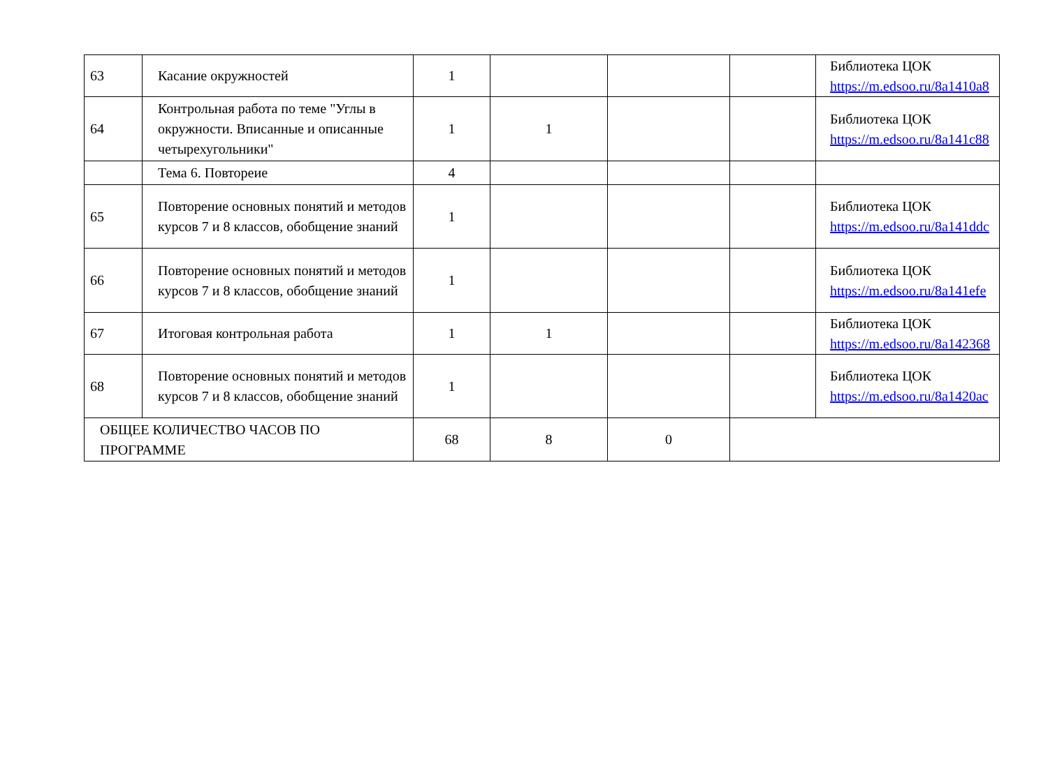| 63 | Касание окружностей | 1 | | | | Библиотека ЦОК https://m.edsoo.ru/8a1410a8 |
| 64 | Контрольная работа по теме "Углы в окружности. Вписанные и описанные четырехугольники" | 1 | 1 | | | Библиотека ЦОК https://m.edsoo.ru/8a141c88 |
| | Тема 6. Повтореие | 4 | | | | |
| 65 | Повторение основных понятий и методов курсов 7 и 8 классов, обобщение знаний | 1 | | | | Библиотека ЦОК https://m.edsoo.ru/8a141ddc |
| 66 | Повторение основных понятий и методов курсов 7 и 8 классов, обобщение знаний | 1 | | | | Библиотека ЦОК https://m.edsoo.ru/8a141efe |
| 67 | Итоговая контрольная работа | 1 | 1 | | | Библиотека ЦОК https://m.edsoo.ru/8a142368 |
| 68 | Повторение основных понятий и методов курсов 7 и 8 классов, обобщение знаний | 1 | | | | Библиотека ЦОК https://m.edsoo.ru/8a1420ac |
| ОБЩЕЕ КОЛИЧЕСТВО ЧАСОВ ПО ПРОГРАММЕ | | 68 | 8 | 0 | | |